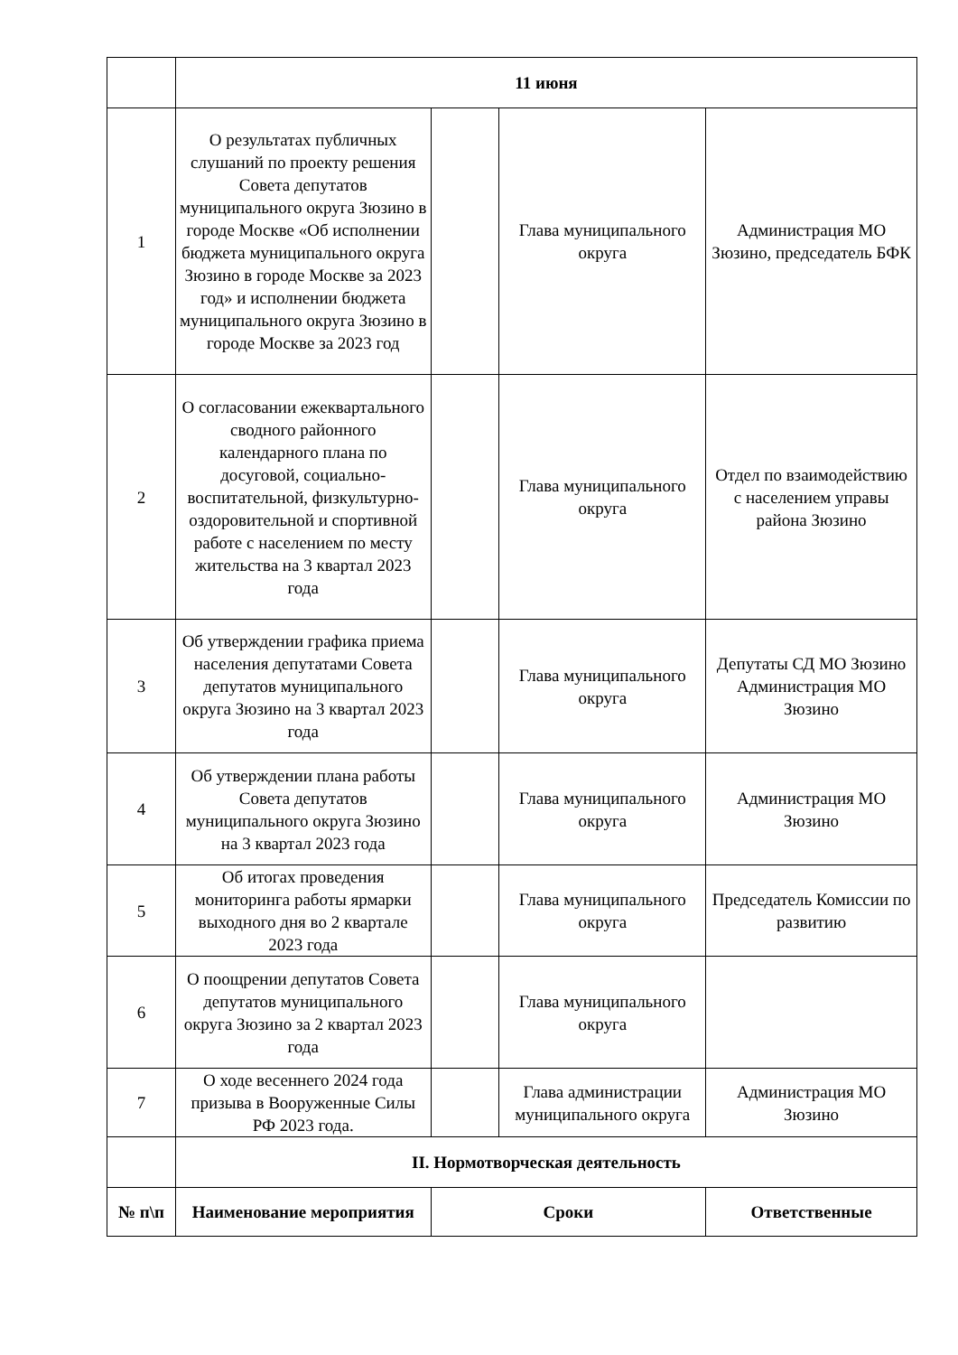| | 11 июня | | | |
| 1 | О результатах публичных слушаний по проекту решения Совета депутатов муниципального округа Зюзино в городе Москве «Об исполнении бюджета муниципального округа Зюзино в городе Москве за 2023 год» и исполнении бюджета муниципального округа Зюзино в городе Москве за 2023 год | | Глава муниципального округа | Администрация МО Зюзино, председатель БФК |
| 2 | О согласовании ежеквартального сводного районного календарного плана по досуговой, социально-воспитательной, физкультурно-оздоровительной и спортивной работе с населением по месту жительства на 3 квартал 2023 года | | Глава муниципального округа | Отдел по взаимодействию с населением управы района Зюзино |
| 3 | Об утверждении графика приема населения депутатами Совета депутатов муниципального округа Зюзино на 3 квартал 2023 года | | Глава муниципального округа | Депутаты СД МО Зюзино Администрация МО Зюзино |
| 4 | Об утверждении плана работы Совета депутатов муниципального округа Зюзино на 3 квартал 2023 года | | Глава муниципального округа | Администрация МО Зюзино |
| 5 | Об итогах проведения мониторинга работы ярмарки выходного дня во 2 квартале 2023 года | | Глава муниципального округа | Председатель Комиссии по развитию |
| 6 | О поощрении депутатов Совета депутатов муниципального округа Зюзино за 2 квартал 2023 года | | Глава муниципального округа | |
| 7 | О ходе весеннего 2024 года призыва в Вооруженные Силы РФ 2023 года. | | Глава администрации муниципального округа | Администрация МО Зюзино |
| | II. Нормотворческая деятельность | | | |
| № п\п | Наименование мероприятия | Сроки | | Ответственные |